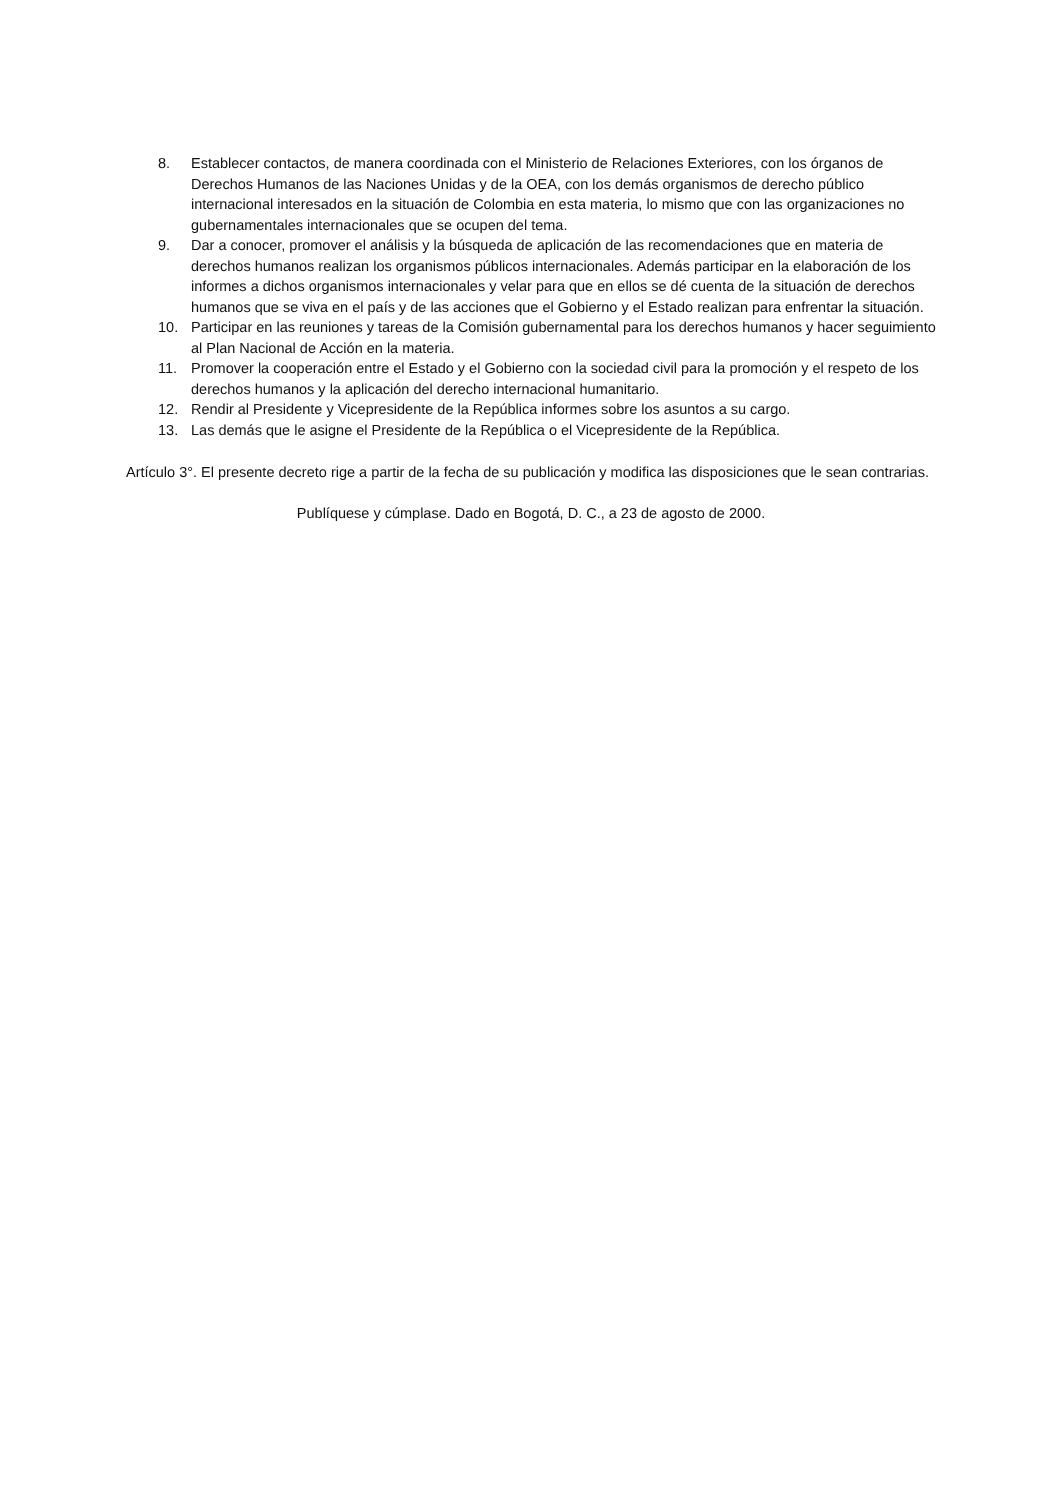8. Establecer contactos, de manera coordinada con el Ministerio de Relaciones Exteriores, con los órganos de Derechos Humanos de las Naciones Unidas y de la OEA, con los demás organismos de derecho público internacional interesados en la situación de Colombia en esta materia, lo mismo que con las organizaciones no gubernamentales internacionales que se ocupen del tema.
9. Dar a conocer, promover el análisis y la búsqueda de aplicación de las recomendaciones que en materia de derechos humanos realizan los organismos públicos internacionales. Además participar en la elaboración de los informes a dichos organismos internacionales y velar para que en ellos se dé cuenta de la situación de derechos humanos que se viva en el país y de las acciones que el Gobierno y el Estado realizan para enfrentar la situación.
10. Participar en las reuniones y tareas de la Comisión gubernamental para los derechos humanos y hacer seguimiento al Plan Nacional de Acción en la materia.
11. Promover la cooperación entre el Estado y el Gobierno con la sociedad civil para la promoción y el respeto de los derechos humanos y la aplicación del derecho internacional humanitario.
12. Rendir al Presidente y Vicepresidente de la República informes sobre los asuntos a su cargo.
13. Las demás que le asigne el Presidente de la República o el Vicepresidente de la República.
Artículo 3°. El presente decreto rige a partir de la fecha de su publicación y modifica las disposiciones que le sean contrarias.
Publíquese y cúmplase. Dado en Bogotá, D. C., a 23 de agosto de 2000.